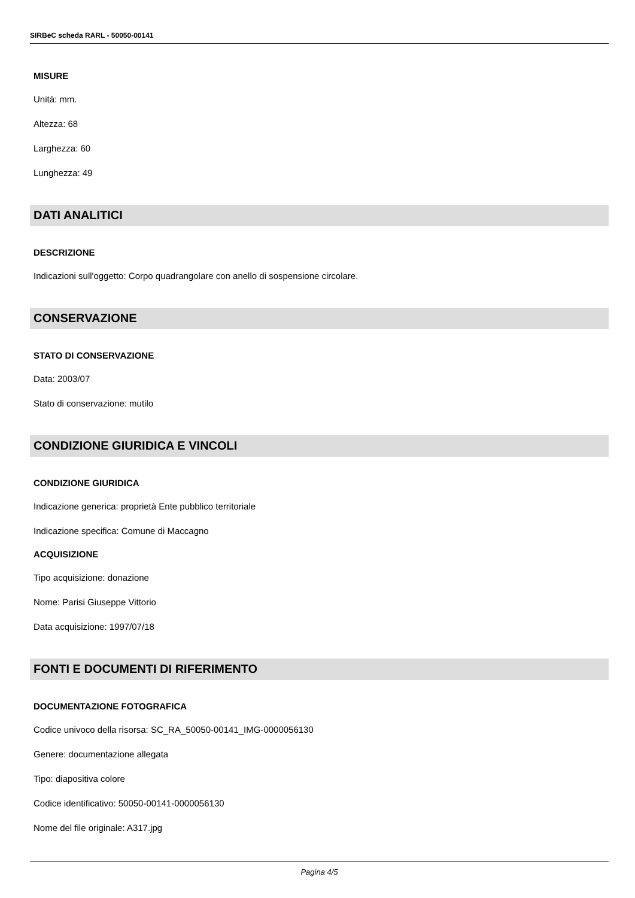SIRBeC scheda RARL - 50050-00141
MISURE
Unità: mm.
Altezza: 68
Larghezza: 60
Lunghezza: 49
DATI ANALITICI
DESCRIZIONE
Indicazioni sull'oggetto: Corpo quadrangolare con anello di sospensione circolare.
CONSERVAZIONE
STATO DI CONSERVAZIONE
Data: 2003/07
Stato di conservazione: mutilo
CONDIZIONE GIURIDICA E VINCOLI
CONDIZIONE GIURIDICA
Indicazione generica: proprietà Ente pubblico territoriale
Indicazione specifica: Comune di Maccagno
ACQUISIZIONE
Tipo acquisizione: donazione
Nome: Parisi Giuseppe Vittorio
Data acquisizione: 1997/07/18
FONTI E DOCUMENTI DI RIFERIMENTO
DOCUMENTAZIONE FOTOGRAFICA
Codice univoco della risorsa: SC_RA_50050-00141_IMG-0000056130
Genere: documentazione allegata
Tipo: diapositiva colore
Codice identificativo: 50050-00141-0000056130
Nome del file originale: A317.jpg
Pagina 4/5